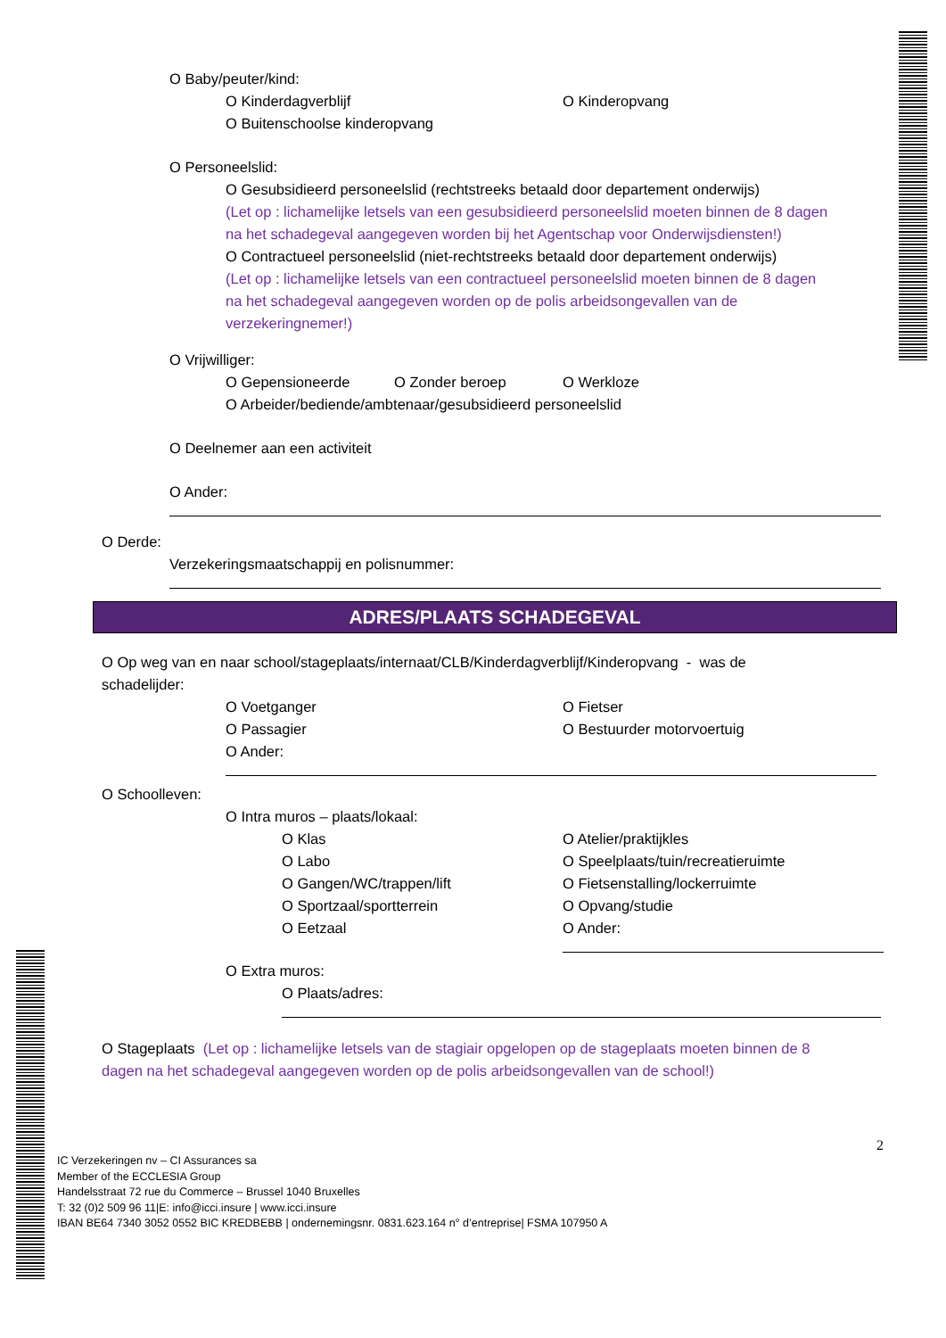O Baby/peuter/kind:
O Kinderdagverblijf O Kinderopvang
O Buitenschoolse kinderopvang
O Personeelslid:
O Gesubsidieerd personeelslid (rechtstreeks betaald door departement onderwijs)
(Let op : lichamelijke letsels van een gesubsidieerd personeelslid moeten binnen de 8 dagen
na het schadegeval aangegeven worden bij het Agentschap voor Onderwijsdiensten!)
O Contractueel personeelslid (niet-rechtstreeks betaald door departement onderwijs)
(Let op : lichamelijke letsels van een contractueel personeelslid moeten binnen de 8 dagen
na het schadegeval aangegeven worden op de polis arbeidsongevallen van de
verzekeringnemer!)
O Vrijwilliger:
O Gepensioneerde O Zonder beroep O Werkloze
O Arbeider/bediende/ambtenaar/gesubsidieerd personeelslid
O Deelnemer aan een activiteit
O Ander:
O Derde:
Verzekeringsmaatschappij en polisnummer:
ADRES/PLAATS SCHADEGEVAL
O Op weg van en naar school/stageplaats/internaat/CLB/Kinderdagverblijf/Kinderopvang - was de
schadelijder:
O Voetganger O Fietser
O Passagier O Bestuurder motorvoertuig
O Ander:
O Schoolleven:
O Intra muros – plaats/lokaal:
O Klas O Atelier/praktijkles
O Labo O Speelplaats/tuin/recreatieruimte
O Gangen/WC/trappen/lift O Fietsenstalling/lockerruimte
O Sportzaal/sportterrein O Opvang/studie
O Eetzaal O Ander:
O Extra muros:
O Plaats/adres:
O Stageplaats (Let op : lichamelijke letsels van de stagiair opgelopen op de stageplaats moeten binnen de 8
dagen na het schadegeval aangegeven worden op de polis arbeidsongevallen van de school!)
2
IC Verzekeringen nv – CI Assurances sa
Member of the ECCLESIA Group
Handelsstraat 72 rue du Commerce – Brussel 1040 Bruxelles
T: 32 (0)2 509 96 11|E: info@icci.insure | www.icci.insure
IBAN BE64 7340 3052 0552 BIC KREDBEBB | ondernemingsnr. 0831.623.164 n° d’entreprise| FSMA 107950 A